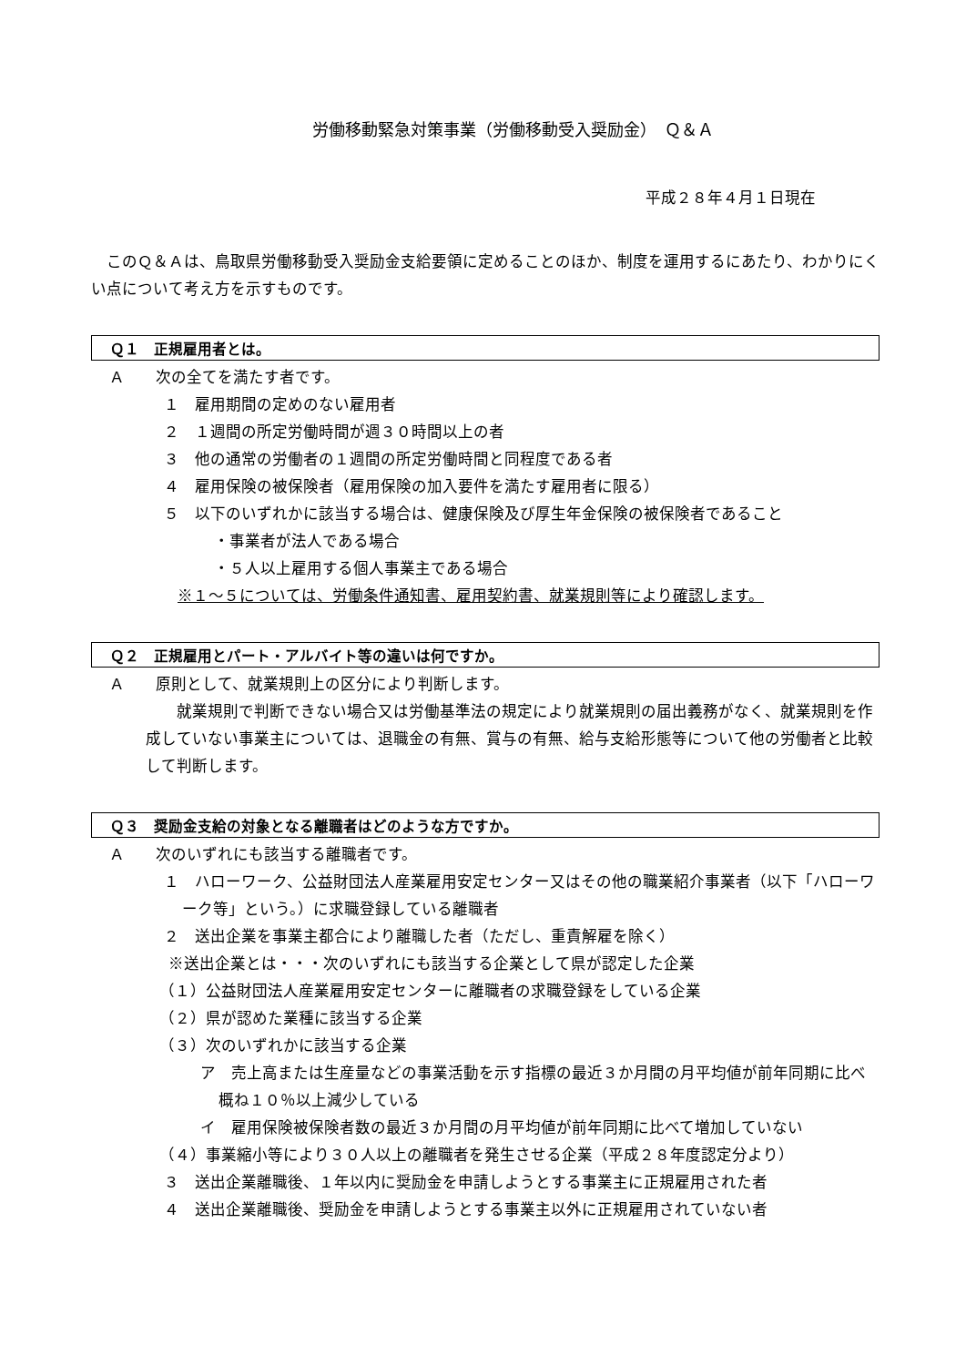労働移動緊急対策事業（労働移動受入奨励金）　Ｑ＆Ａ
平成２８年４月１日現在
　このＱ＆Ａは、鳥取県労働移動受入奨励金支給要領に定めることのほか、制度を運用するにあたり、わかりにくい点について考え方を示すものです。
Ｑ１　正規雇用者とは。
Ａ　　次の全てを満たす者です。
１　雇用期間の定めのない雇用者
２　１週間の所定労働時間が週３０時間以上の者
３　他の通常の労働者の１週間の所定労働時間と同程度である者
４　雇用保険の被保険者（雇用保険の加入要件を満たす雇用者に限る）
５　以下のいずれかに該当する場合は、健康保険及び厚生年金保険の被保険者であること
・事業者が法人である場合
・５人以上雇用する個人事業主である場合
※１～５については、労働条件通知書、雇用契約書、就業規則等により確認します。
Ｑ２　正規雇用とパート・アルバイト等の違いは何ですか。
Ａ　　原則として、就業規則上の区分により判断します。
　　就業規則で判断できない場合又は労働基準法の規定により就業規則の届出義務がなく、就業規則を作成していない事業主については、退職金の有無、賞与の有無、給与支給形態等について他の労働者と比較して判断します。
Ｑ３　奨励金支給の対象となる離職者はどのような方ですか。
Ａ　　次のいずれにも該当する離職者です。
１　ハローワーク、公益財団法人産業雇用安定センター又はその他の職業紹介事業者（以下「ハローワーク等」という。）に求職登録している離職者
２　送出企業を事業主都合により離職した者（ただし、重責解雇を除く）
※送出企業とは・・・次のいずれにも該当する企業として県が認定した企業
（１）公益財団法人産業雇用安定センターに離職者の求職登録をしている企業
（２）県が認めた業種に該当する企業
（３）次のいずれかに該当する企業
ア　売上高または生産量などの事業活動を示す指標の最近３か月間の月平均値が前年同期に比べ概ね１０％以上減少している
イ　雇用保険被保険者数の最近３か月間の月平均値が前年同期に比べて増加していない
（４）事業縮小等により３０人以上の離職者を発生させる企業（平成２８年度認定分より）
３　送出企業離職後、１年以内に奨励金を申請しようとする事業主に正規雇用された者
４　送出企業離職後、奨励金を申請しようとする事業主以外に正規雇用されていない者